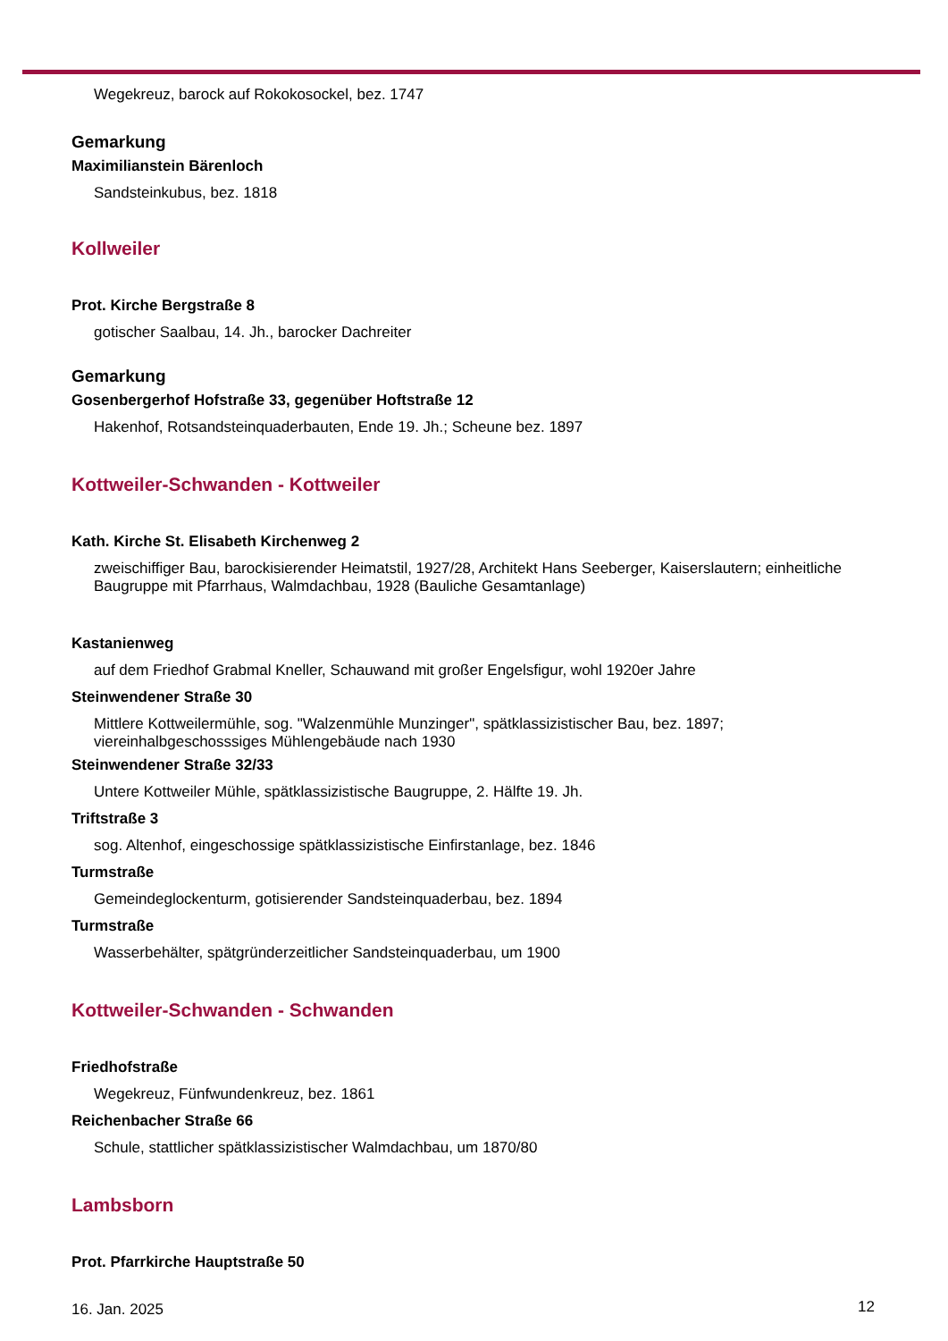Wegekreuz, barock auf Rokokosockel, bez. 1747
Gemarkung
Maximilianstein Bärenloch
Sandsteinkubus, bez. 1818
Kollweiler
Prot. Kirche Bergstraße 8
gotischer Saalbau, 14. Jh., barocker Dachreiter
Gemarkung
Gosenbergerhof Hofstraße 33, gegenüber Hoftstraße 12
Hakenhof, Rotsandsteinquaderbauten, Ende 19. Jh.; Scheune bez. 1897
Kottweiler-Schwanden - Kottweiler
Kath. Kirche St. Elisabeth Kirchenweg 2
zweischiffiger Bau, barockisierender Heimatstil, 1927/28, Architekt Hans Seeberger, Kaiserslautern; einheitliche Baugruppe mit Pfarrhaus, Walmdachbau, 1928 (Bauliche Gesamtanlage)
Kastanienweg
auf dem Friedhof Grabmal Kneller, Schauwand mit großer Engelsfigur, wohl 1920er Jahre
Steinwendener Straße 30
Mittlere Kottweilermühle, sog. "Walzenmühle Munzinger", spätklassizistischer Bau, bez. 1897; viereinhalbgeschosssiges Mühlengebäude nach 1930
Steinwendener Straße 32/33
Untere Kottweiler Mühle, spätklassizistische Baugruppe, 2. Hälfte 19. Jh.
Triftstraße 3
sog. Altenhof, eingeschossige spätklassizistische Einfirstanlage, bez. 1846
Turmstraße
Gemeindeglockenturm, gotisierender Sandsteinquaderbau, bez. 1894
Turmstraße
Wasserbehälter, spätgründerzeitlicher Sandsteinquaderbau, um 1900
Kottweiler-Schwanden - Schwanden
Friedhofstraße
Wegekreuz, Fünfwundenkreuz, bez. 1861
Reichenbacher Straße 66
Schule, stattlicher spätklassizistischer Walmdachbau, um 1870/80
Lambsborn
Prot. Pfarrkirche Hauptstraße 50
16. Jan. 2025 12